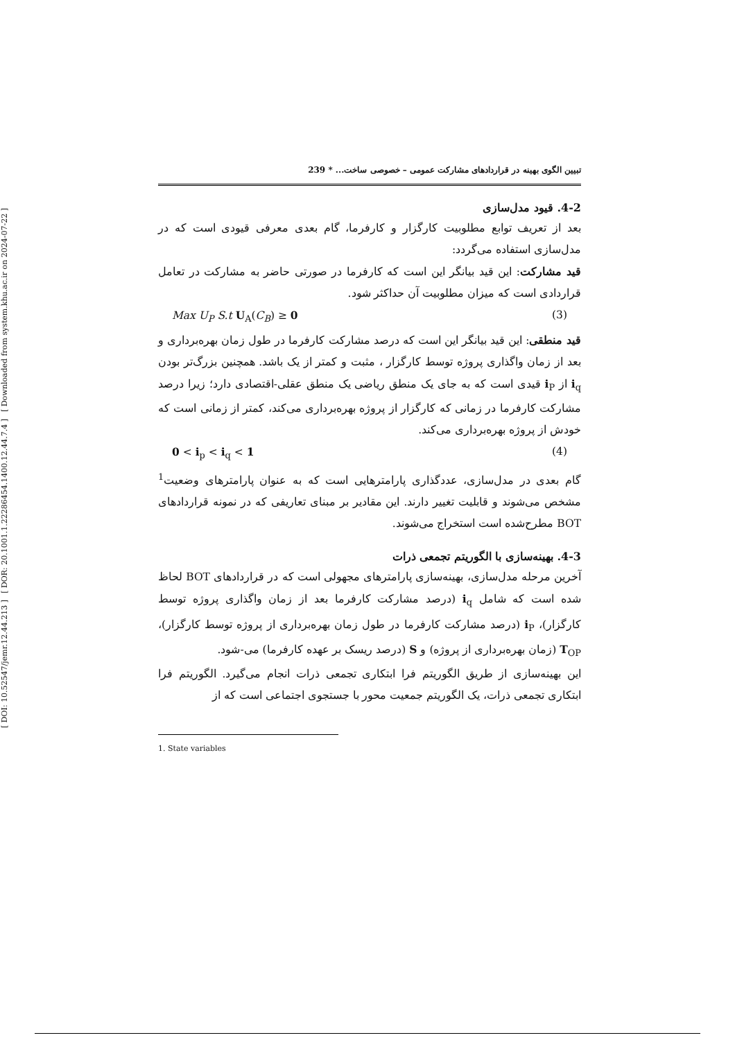[ Downloaded from system.khu.ac.ir on 2024-07-22 ]
[ DOR: 20.1001.1.22286454.1400.12.44.7.4 ]
[ DOI: 10.52547/jemr.12.44.213 ]
تبیین الگوی بهینه در قراردادهای مشارکت عمومی – خصوصی ساخت... * 239
4-2. قیود مدل‌سازی
بعد از تعریف توابع مطلوبیت کارگزار و کارفرما، گام بعدی معرفی قیودی است که در مدل‌سازی استفاده می‌گردد:
قید مشارکت: این قید بیانگر این است که کارفرما در صورتی حاضر به مشارکت در تعامل قراردادی است که میزان مطلوبیت آن حداکثر شود.
Max U<sub>P</sub> S.t U<sub>A</sub>(C<sub>B</sub>) ≥ 0 (3)
قید منطقی: این قید بیانگر این است که درصد مشارکت کارفرما در طول زمان بهره‌برداری و بعد از زمان واگذاری پروژه توسط کارگزار ، مثبت و کمتر از یک باشد. همچنین بزرگ‌تر بودن i<sub>q</sub> از i<sub>P</sub> قیدی است که به جای یک منطق ریاضی یک منطق عقلی-اقتصادی دارد؛ زیرا درصد مشارکت کارفرما در زمانی که کارگزار از پروژه بهره‌برداری می‌کند، کمتر از زمانی است که خودش از پروژه بهره‌برداری می‌کند.
0 < i<sub>p</sub> < i<sub>q</sub> < 1 (4)
گام بعدی در مدل‌سازی، عددگذاری پارامترهایی است که به عنوان پارامترهای وضعیت<sup>1</sup> مشخص می‌شوند و قابلیت تغییر دارند. این مقادیر بر مبنای تعاریفی که در نمونه قراردادهای BOT مطرح‌شده است استخراج می‌شوند.
4-3. بهینه‌سازی با الگوریتم تجمعی ذرات
آخرین مرحله مدل‌سازی، بهینه‌سازی پارامترهای مجهولی است که در قراردادهای BOT لحاظ شده است که شامل i<sub>q</sub> (درصد مشارکت کارفرما بعد از زمان واگذاری پروژه توسط کارگزار)، i<sub>P</sub> (درصد مشارکت کارفرما در طول زمان بهره‌برداری از پروژه توسط کارگزار)، T<sub>OP</sub> (زمان بهره‌برداری از پروژه) و S (درصد ریسک بر عهده کارفرما) می-شود.
این بهینه‌سازی از طریق الگوریتم فرا ابتکاری تجمعی ذرات انجام می‌گیرد. الگوریتم فرا ابتکاری تجمعی ذرات، یک الگوریتم جمعیت محور با جستجوی اجتماعی است که از
1. State variables